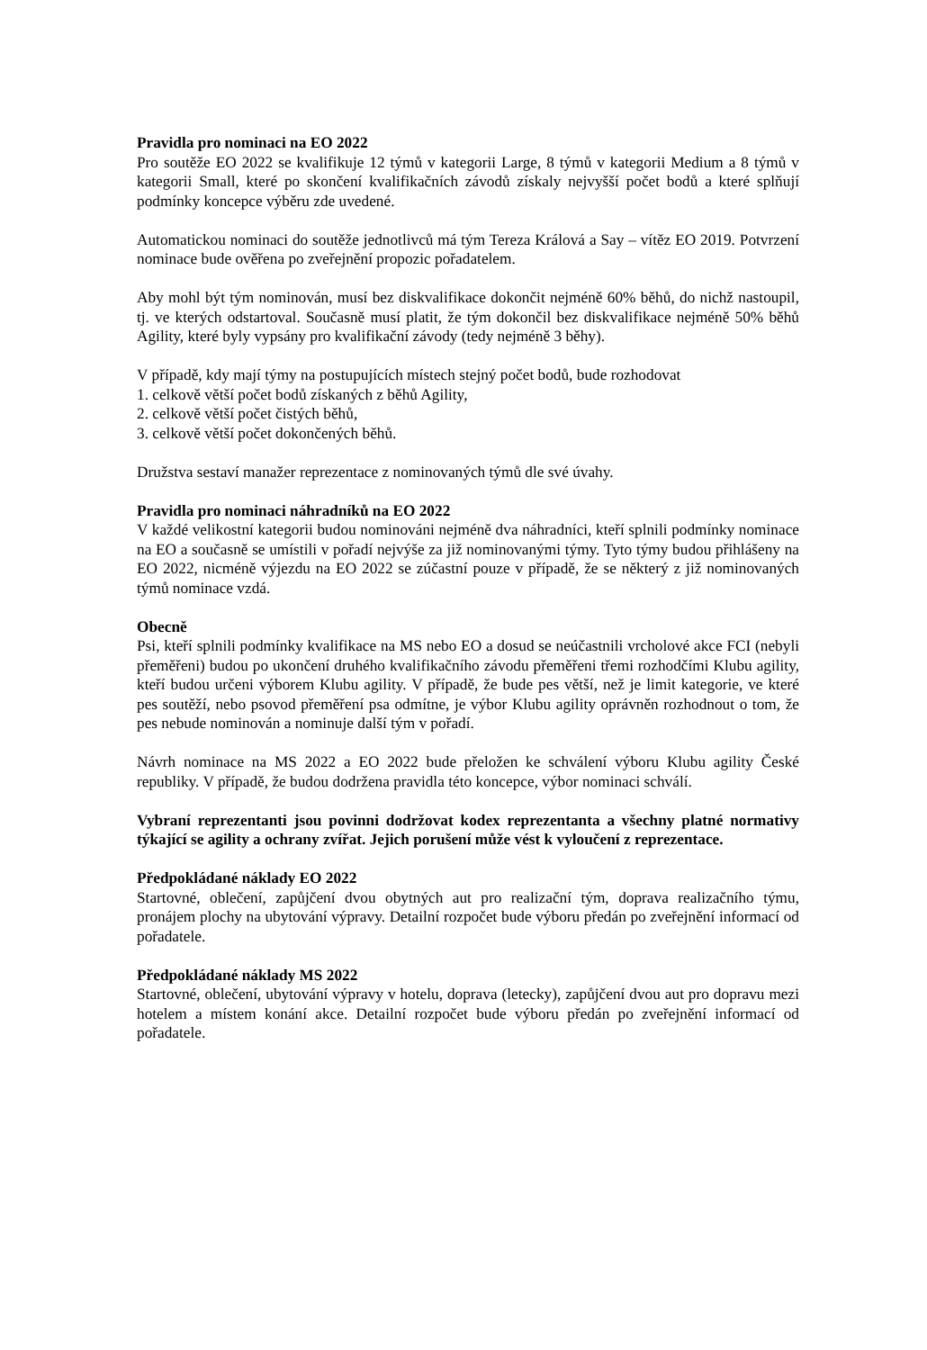Pravidla pro nominaci na EO 2022
Pro soutěže EO 2022 se kvalifikuje 12 týmů v kategorii Large, 8 týmů v kategorii Medium a 8 týmů v kategorii Small, které po skončení kvalifikačních závodů získaly nejvyšší počet bodů a které splňují podmínky koncepce výběru zde uvedené.
Automatickou nominaci do soutěže jednotlivců má tým Tereza Králová a Say – vítěz EO 2019. Potvrzení nominace bude ověřena po zveřejnění propozic pořadatelem.
Aby mohl být tým nominován, musí bez diskvalifikace dokončit nejméně 60% běhů, do nichž nastoupil, tj. ve kterých odstartoval. Současně musí platit, že tým dokončil bez diskvalifikace nejméně 50% běhů Agility, které byly vypsány pro kvalifikační závody (tedy nejméně 3 běhy).
V případě, kdy mají týmy na postupujících místech stejný počet bodů, bude rozhodovat
1. celkově větší počet bodů získaných z běhů Agility,
2. celkově větší počet čistých běhů,
3. celkově větší počet dokončených běhů.
Družstva sestaví manažer reprezentace z nominovaných týmů dle své úvahy.
Pravidla pro nominaci náhradníků na EO 2022
V každé velikostní kategorii budou nominováni nejméně dva náhradníci, kteří splnili podmínky nominace na EO a současně se umístili v pořadí nejvýše za již nominovanými týmy. Tyto týmy budou přihlášeny na EO 2022, nicméně výjezdu na EO 2022 se zúčastní pouze v případě, že se některý z již nominovaných týmů nominace vzdá.
Obecně
Psi, kteří splnili podmínky kvalifikace na MS nebo EO a dosud se neúčastnili vrcholové akce FCI (nebyli přeměřeni) budou po ukončení druhého kvalifikačního závodu přeměřeni třemi rozhodčími Klubu agility, kteří budou určeni výborem Klubu agility. V případě, že bude pes větší, než je limit kategorie, ve které pes soutěží, nebo psovod přeměření psa odmítne, je výbor Klubu agility oprávněn rozhodnout o tom, že pes nebude nominován a nominuje další tým v pořadí.
Návrh nominace na MS 2022 a EO 2022 bude přeložen ke schválení výboru Klubu agility České republiky. V případě, že budou dodržena pravidla této koncepce, výbor nominaci schválí.
Vybraní reprezentanti jsou povinni dodržovat kodex reprezentanta a všechny platné normativy týkající se agility a ochrany zvířat. Jejich porušení může vést k vyloučení z reprezentace.
Předpokládané náklady EO 2022
Startovné, oblečení, zapůjčení dvou obytných aut pro realizační tým, doprava realizačního týmu, pronájem plochy na ubytování výpravy. Detailní rozpočet bude výboru předán po zveřejnění informací od pořadatele.
Předpokládané náklady MS 2022
Startovné, oblečení, ubytování výpravy v hotelu, doprava (letecky), zapůjčení dvou aut pro dopravu mezi hotelem a místem konání akce. Detailní rozpočet bude výboru předán po zveřejnění informací od pořadatele.